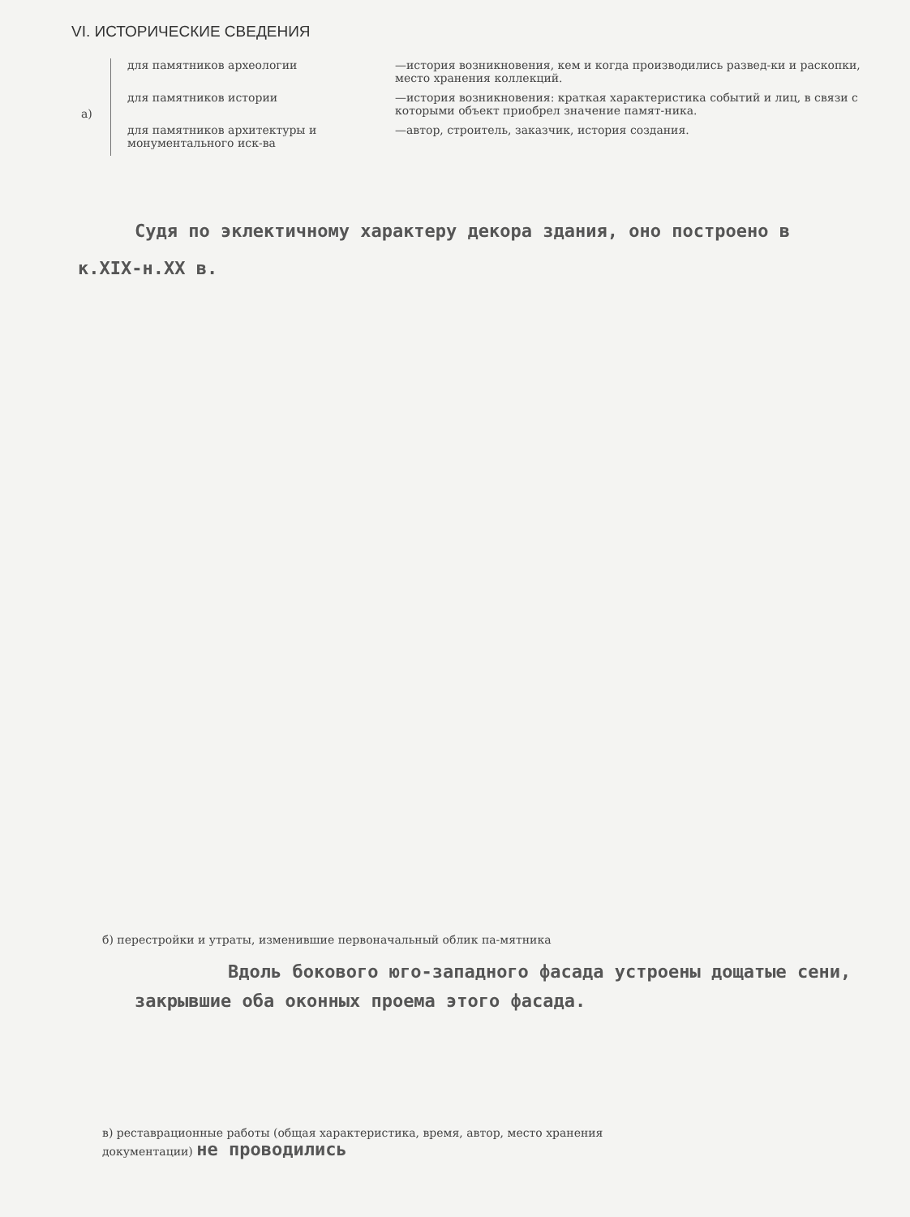VI. ИСТОРИЧЕСКИЕ СВЕДЕНИЯ
а)
для памятников археологии —история возникновения, кем и когда производились развед-ки и раскопки, место хранения коллекций.
для памятников истории —история возникновения: краткая характеристика событий и лиц, в связи с которыми объект приобрел значение памят-ника.
для памятников архитектуры и монументального иск-ва
—автор, строитель, заказчик, история создания.
Судя по эклектичному характеру декора здания, оно построено в к.XIX-н.XX в.
б) перестройки и утраты, изменившие первоначальный облик па-мятника
Вдоль бокового юго-западного фасада устроены дощатые сени, закрывшие оба оконных проема этого фасада.
в) реставрационные работы (общая характеристика, время, автор, место хранения документации) не проводились